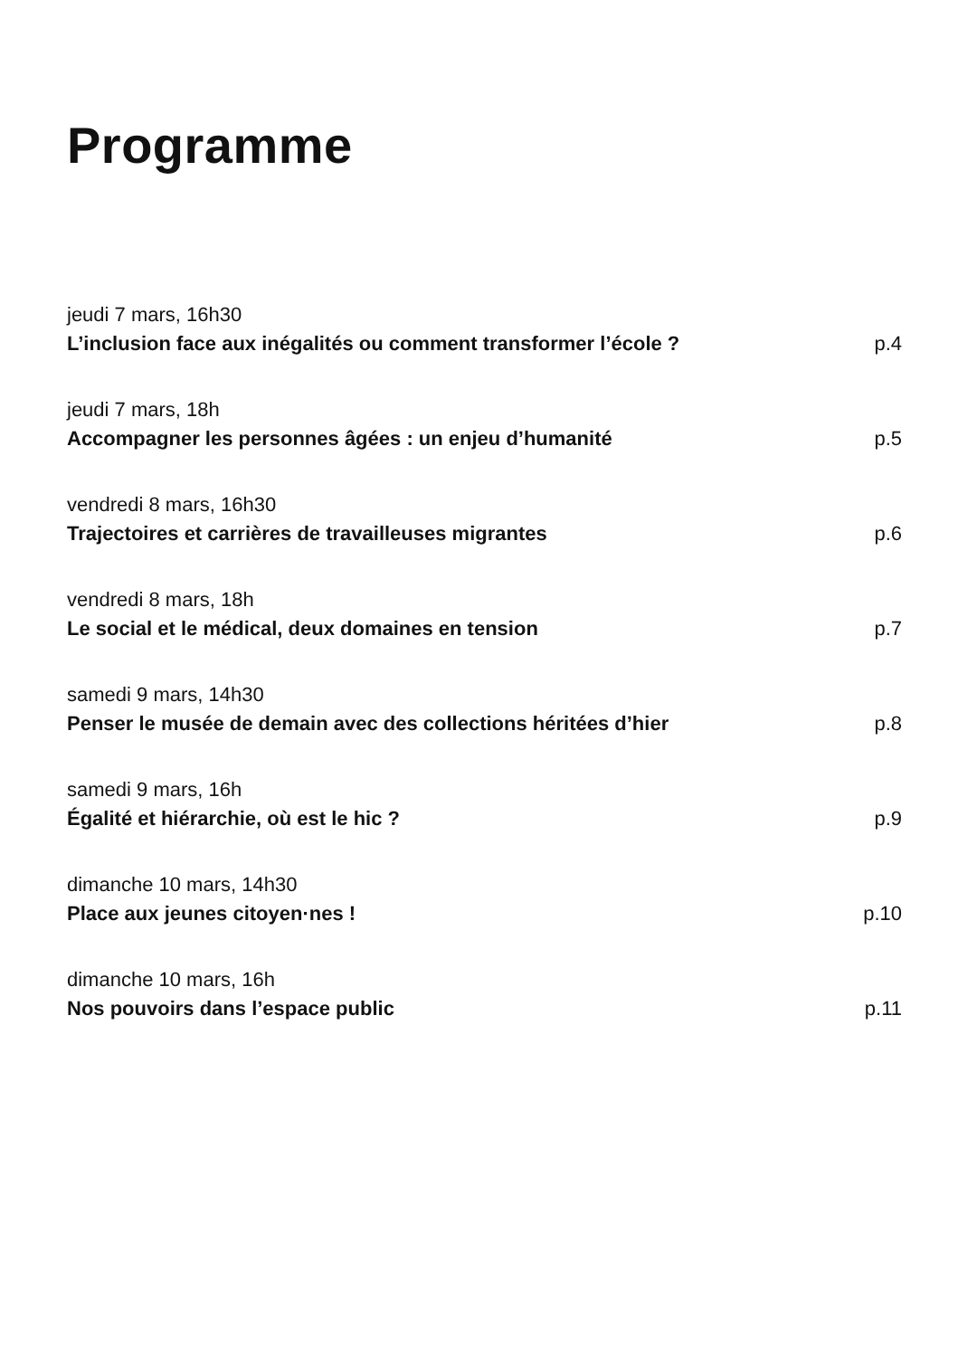Programme
jeudi 7 mars, 16h30
L’inclusion face aux inégalités ou comment transformer l’école ? p.4
jeudi 7 mars, 18h
Accompagner les personnes âgées : un enjeu d’humanité p.5
vendredi 8 mars, 16h30
Trajectoires et carrières de travailleuses migrantes p.6
vendredi 8 mars, 18h
Le social et le médical, deux domaines en tension p.7
samedi 9 mars, 14h30
Penser le musée de demain avec des collections héritées d’hier p.8
samedi 9 mars, 16h
Égalité et hiérarchie, où est le hic ? p.9
dimanche 10 mars, 14h30
Place aux jeunes citoyen·nes ! p.10
dimanche 10 mars, 16h
Nos pouvoirs dans l’espace public p.11